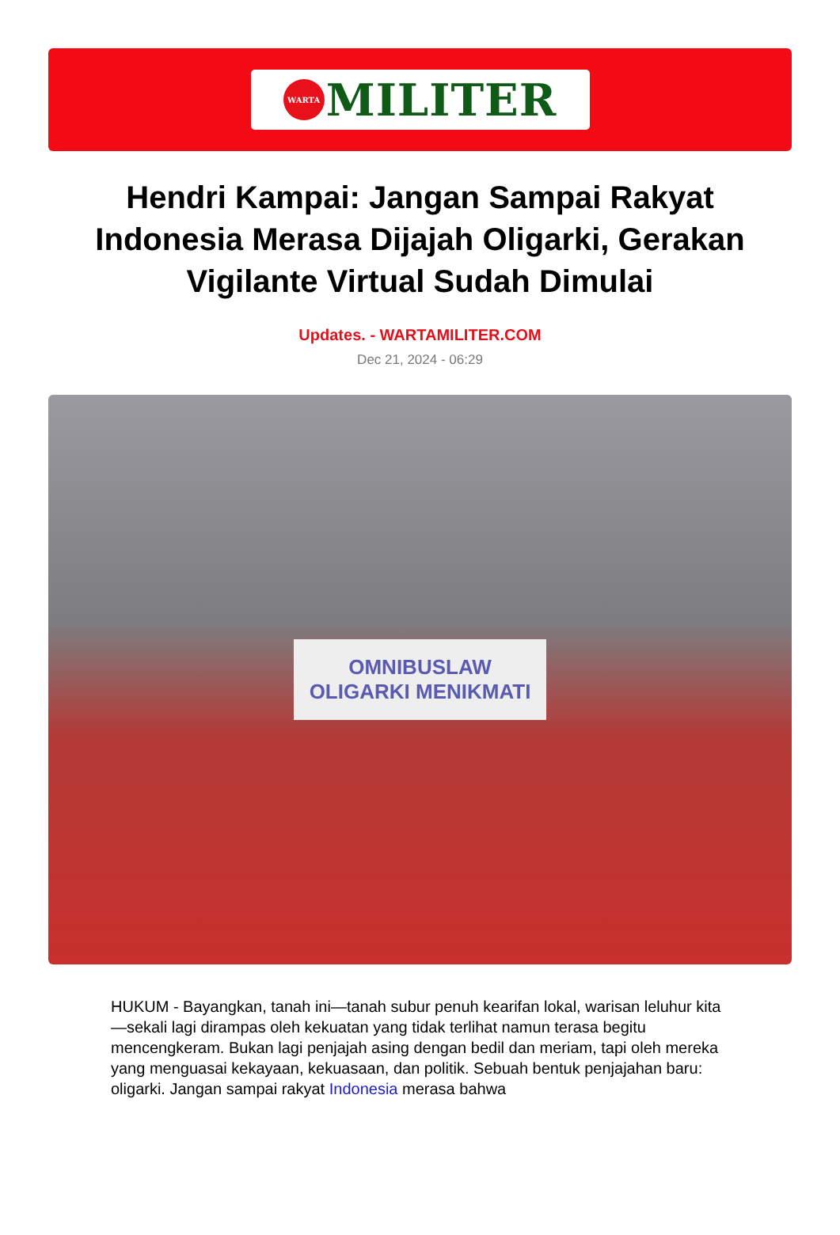WARTA
MILITER
Hendri Kampai: Jangan Sampai Rakyat Indonesia Merasa Dijajah Oligarki, Gerakan Vigilante Virtual Sudah Dimulai
Updates. - WARTAMILITER.COM
Dec 21, 2024 - 06:29
OMNIBUSLAW
OLIGARKI MENIKMATI
HUKUM - Bayangkan, tanah ini—tanah subur penuh kearifan lokal, warisan leluhur kita—sekali lagi dirampas oleh kekuatan yang tidak terlihat namun terasa begitu mencengkeram. Bukan lagi penjajah asing dengan bedil dan meriam, tapi oleh mereka yang menguasai kekayaan, kekuasaan, dan politik. Sebuah bentuk penjajahan baru: oligarki. Jangan sampai rakyat Indonesia merasa bahwa